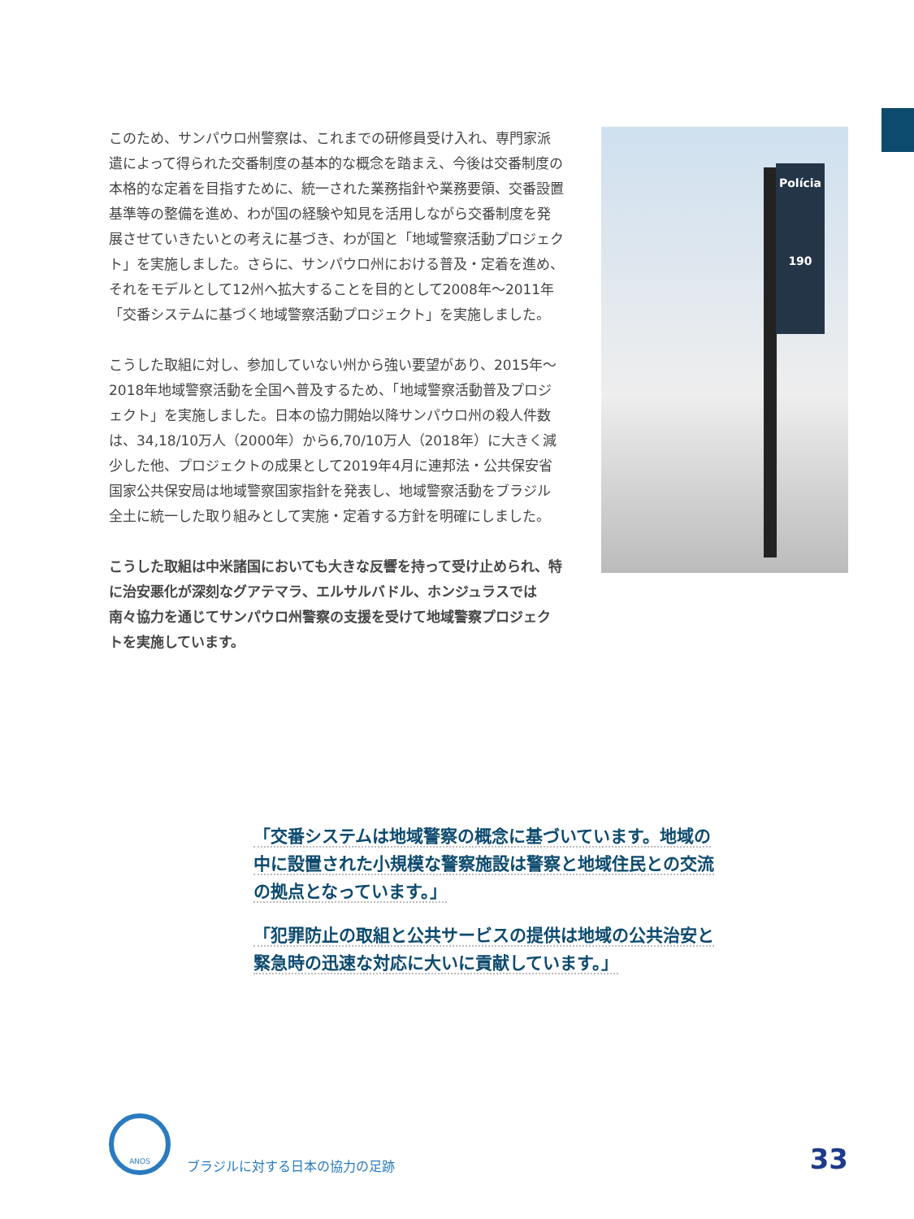このため、サンパウロ州警察は、これまでの研修員受け入れ、専門家派遣によって得られた交番制度の基本的な概念を踏まえ、今後は交番制度の本格的な定着を目指すために、統一された業務指針や業務要領、交番設置基準等の整備を進め、わが国の経験や知見を活用しながら交番制度を発展させていきたいとの考えに基づき、わが国と「地域警察活動プロジェクト」を実施しました。さらに、サンパウロ州における普及・定着を進め、それをモデルとして12州へ拡大することを目的として2008年〜2011年「交番システムに基づく地域警察活動プロジェクト」を実施しました。
こうした取組に対し、参加していない州から強い要望があり、2015年〜2018年地域警察活動を全国へ普及するため、「地域警察活動普及プロジェクト」を実施しました。日本の協力開始以降サンパウロ州の殺人件数は、34,18/10万人（2000年）から6,70/10万人（2018年）に大きく減少した他、プロジェクトの成果として2019年4月に連邦法・公共保安省国家公共保安局は地域警察国家指針を発表し、地域警察活動をブラジル全土に統一した取り組みとして実施・定着する方針を明確にしました。
こうした取組は中米諸国においても大きな反響を持って受け止められ、特に治安悪化が深刻なグアテマラ、エルサルバドル、ホンジュラスでは南々協力を通じてサンパウロ州警察の支援を受けて地域警察プロジェクトを実施しています。
Polícia
190
「交番システムは地域警察の概念に基づいています。地域の中に設置された小規模な警察施設は警察と地域住民との交流の拠点となっています。」
「犯罪防止の取組と公共サービスの提供は地域の公共治安と緊急時の迅速な対応に大いに貢献しています。」
ANOS
ブラジルに対する日本の協力の足跡
33